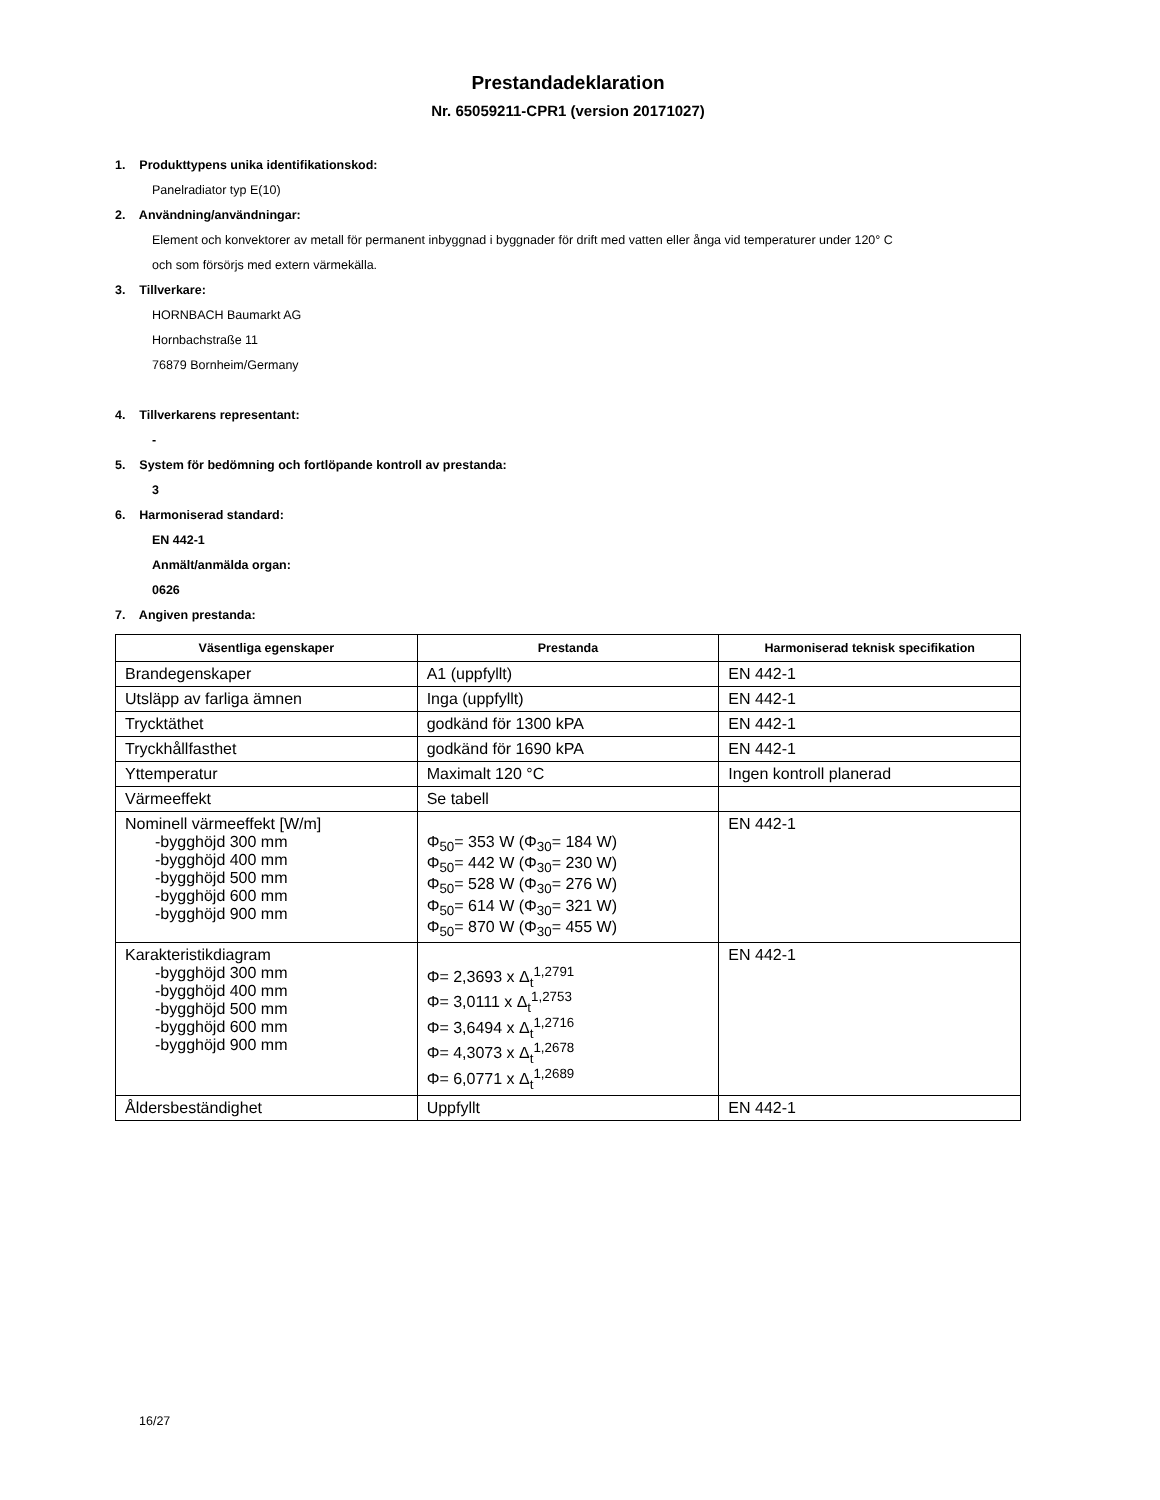Prestandadeklaration
Nr. 65059211-CPR1 (version 20171027)
1. Produkttypens unika identifikationskod:
Panelradiator typ E(10)
2. Användning/användningar:
Element och konvektorer av metall för permanent inbyggnad i byggnader för drift med vatten eller ånga vid temperaturer under 120° C
och som försörjs med extern värmekälla.
3. Tillverkare:
HORNBACH Baumarkt AG
Hornbachstraße 11
76879 Bornheim/Germany
4. Tillverkarens representant:
-
5. System för bedömning och fortlöpande kontroll av prestanda:
3
6. Harmoniserad standard:
EN 442-1
Anmält/anmälda organ:
0626
7. Angiven prestanda:
| Väsentliga egenskaper | Prestanda | Harmoniserad teknisk specifikation |
| --- | --- | --- |
| Brandegenskaper | A1 (uppfyllt) | EN 442-1 |
| Utsläpp av farliga ämnen | Inga (uppfyllt) | EN 442-1 |
| Trycktäthet | godkänd för 1300 kPA | EN 442-1 |
| Tryckhållfasthet | godkänd för 1690 kPA | EN 442-1 |
| Yttemperatur | Maximalt 120 °C | Ingen kontroll planerad |
| Värmeeffekt | Se tabell | |
| Nominell värmeeffekt [W/m] -bygghöjd 300 mm -bygghöjd 400 mm -bygghöjd 500 mm -bygghöjd 600 mm -bygghöjd 900 mm | Φ<sub>50</sub>= 353 W (Φ<sub>30</sub>= 184 W) Φ<sub>50</sub>= 442 W (Φ<sub>30</sub>= 230 W) Φ<sub>50</sub>= 528 W (Φ<sub>30</sub>= 276 W) Φ<sub>50</sub>= 614 W (Φ<sub>30</sub>= 321 W) Φ<sub>50</sub>= 870 W (Φ<sub>30</sub>= 455 W) | EN 442-1 |
| Karakteristikdiagram -bygghöjd 300 mm -bygghöjd 400 mm -bygghöjd 500 mm -bygghöjd 600 mm -bygghöjd 900 mm | Φ= 2,3693 x Δ<sub>t</sub><sup>1,2791</sup> Φ= 3,0111 x Δ<sub>t</sub><sup>1,2753</sup> Φ= 3,6494 x Δ<sub>t</sub><sup>1,2716</sup> Φ= 4,3073 x Δ<sub>t</sub><sup>1,2678</sup> Φ= 6,0771 x Δ<sub>t</sub><sup>1,2689</sup> | EN 442-1 |
| Åldersbeständighet | Uppfyllt | EN 442-1 |
16/27